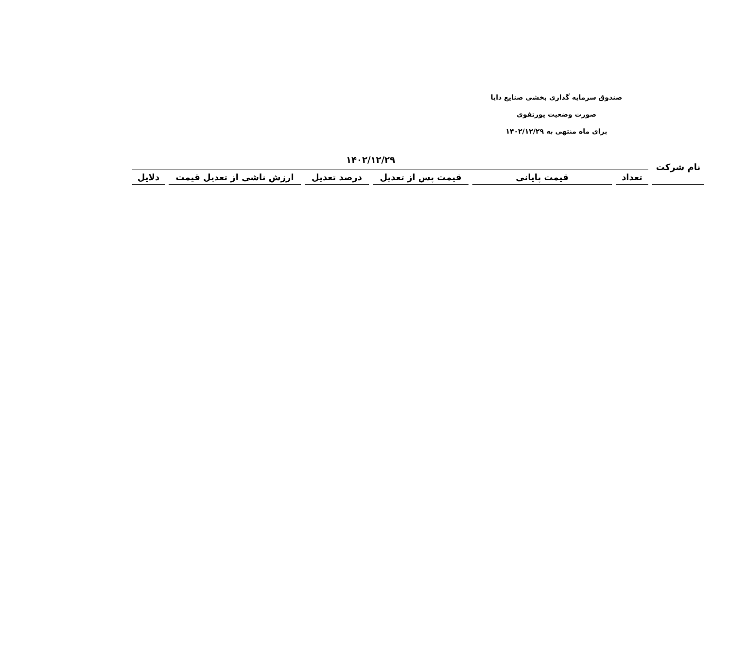صندوق سرمایه گذاری بخشی صنایع دایا
صورت وضعیت پورتفوی
برای ماه منتهی به ۱۴۰۲/۱۲/۲۹
| نام شرکت | ۱۴۰۲/۱۲/۲۹ | | | | | |
| --- | --- | --- | --- | --- | --- | --- |
| | تعداد | قیمت پایانی | قیمت پس از تعدیل | درصد تعدیل | ارزش ناشی از تعدیل قیمت | دلایل |